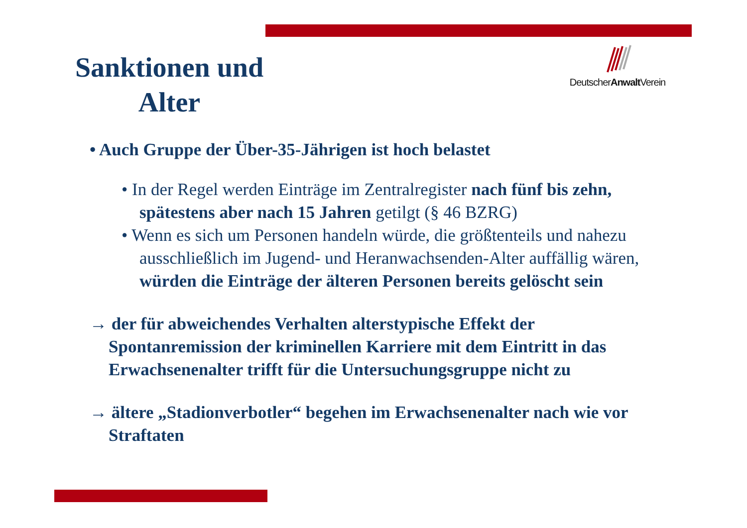DeutscherAnwalt Verein
Sanktionen und Alter
• Auch Gruppe der Über-35-Jährigen ist hoch belastet
• In der Regel werden Einträge im Zentralregister nach fünf bis zehn, spätestens aber nach 15 Jahren getilgt (§ 46 BZRG)
• Wenn es sich um Personen handeln würde, die größtenteils und nahezu ausschließlich im Jugend- und Heranwachsenden-Alter auffällig wären, würden die Einträge der älteren Personen bereits gelöscht sein
→ der für abweichendes Verhalten alterstypische Effekt der Spontanremission der kriminellen Karriere mit dem Eintritt in das Erwachsenenalter trifft für die Untersuchungsgruppe nicht zu
→ ältere „Stadionverbotler“ begehen im Erwachsenenalter nach wie vor Straftaten